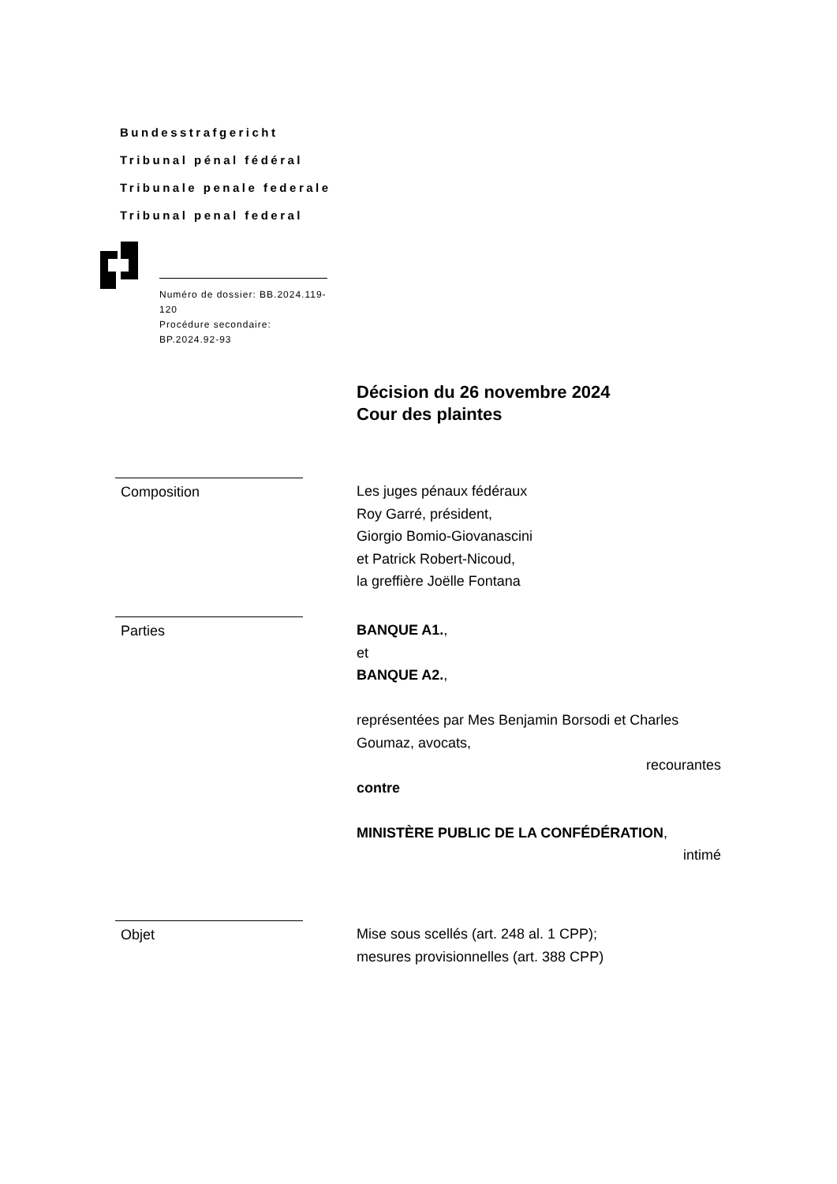Bundesstrafgericht
Tribunal pénal fédéral
Tribunale penale federale
Tribunal penal federal
Numéro de dossier: BB.2024.119-120
Procédure secondaire: BP.2024.92-93
Décision du 26 novembre 2024
Cour des plaintes
Composition Les juges pénaux fédéraux
Roy Garré, président,
Giorgio Bomio-Giovanascini
et Patrick Robert-Nicoud,
la greffière Joëlle Fontana
Parties BANQUE A1.,
et
BANQUE A2.,
représentées par Mes Benjamin Borsodi et Charles Goumaz, avocats,
recourantes
contre
MINISTÈRE PUBLIC DE LA CONFÉDÉRATION,
intimé
Objet Mise sous scellés (art. 248 al. 1 CPP);
mesures provisionnelles (art. 388 CPP)